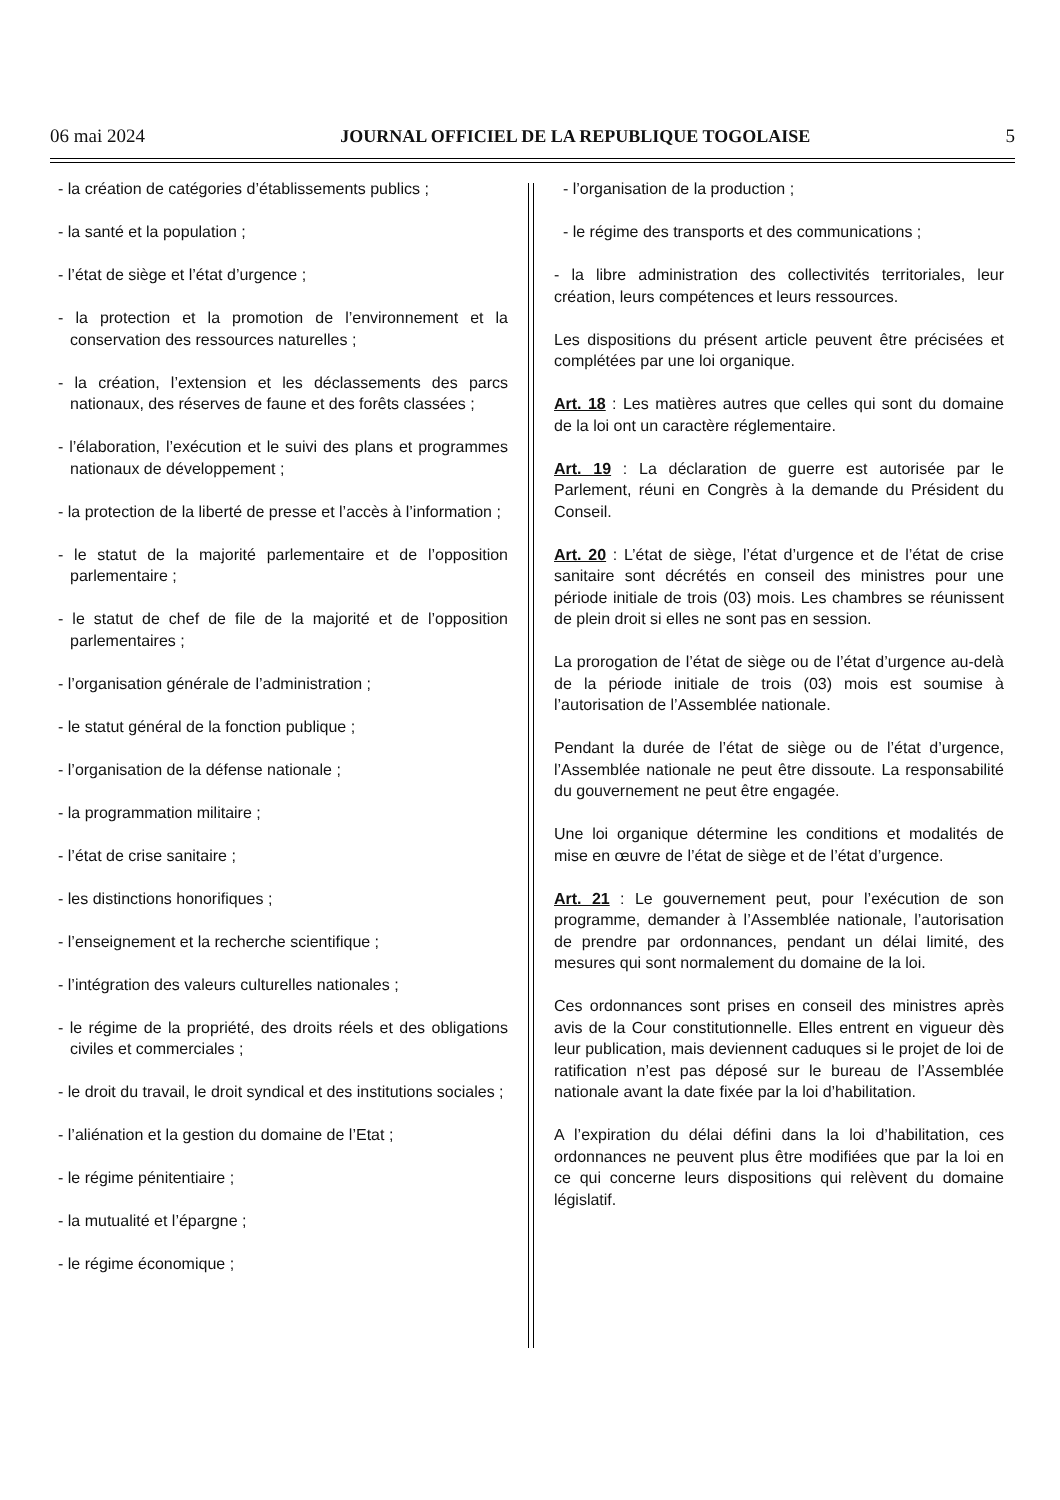06 mai 2024 JOURNAL OFFICIEL DE LA REPUBLIQUE TOGOLAISE 5
- la création de catégories d’établissements publics ;
- la santé et la population ;
- l’état de siège et l’état d’urgence ;
- la protection et la promotion de l’environnement et la conservation des ressources naturelles ;
- la création, l’extension et les déclassements des parcs nationaux, des réserves de faune et des forêts classées ;
- l’élaboration, l’exécution et le suivi des plans et programmes nationaux de développement ;
- la protection de la liberté de presse et l’accès à l’information ;
- le statut de la majorité parlementaire et de l’opposition parlementaire ;
- le statut de chef de file de la majorité et de l’opposition parlementaires ;
- l’organisation générale de l’administration ;
- le statut général de la fonction publique ;
- l’organisation de la défense nationale ;
- la programmation militaire ;
- l’état de crise sanitaire ;
- les distinctions honorifiques ;
- l’enseignement et la recherche scientifique ;
- l’intégration des valeurs culturelles nationales ;
- le régime de la propriété, des droits réels et des obligations civiles et commerciales ;
- le droit du travail, le droit syndical et des institutions sociales ;
- l’aliénation et la gestion du domaine de l’Etat ;
- le régime pénitentiaire ;
- la mutualité et l’épargne ;
- le régime économique ;
- l’organisation de la production ;
- le régime des transports et des communications ;
- la libre administration des collectivités territoriales, leur création, leurs compétences et leurs ressources.
Les dispositions du présent article peuvent être précisées et complétées par une loi organique.
Art. 18 : Les matières autres que celles qui sont du domaine de la loi ont un caractère réglementaire.
Art. 19 : La déclaration de guerre est autorisée par le Parlement, réuni en Congrès à la demande du Président du Conseil.
Art. 20 : L’état de siège, l’état d’urgence et de l’état de crise sanitaire sont décrétés en conseil des ministres pour une période initiale de trois (03) mois. Les chambres se réunissent de plein droit si elles ne sont pas en session.
La prorogation de l’état de siège ou de l’état d’urgence au-delà de la période initiale de trois (03) mois est soumise à l’autorisation de l’Assemblée nationale.
Pendant la durée de l’état de siège ou de l’état d’urgence, l’Assemblée nationale ne peut être dissoute. La responsabilité du gouvernement ne peut être engagée.
Une loi organique détermine les conditions et modalités de mise en œuvre de l’état de siège et de l’état d’urgence.
Art. 21 : Le gouvernement peut, pour l’exécution de son programme, demander à l’Assemblée nationale, l’autorisation de prendre par ordonnances, pendant un délai limité, des mesures qui sont normalement du domaine de la loi.
Ces ordonnances sont prises en conseil des ministres après avis de la Cour constitutionnelle. Elles entrent en vigueur dès leur publication, mais deviennent caduques si le projet de loi de ratification n’est pas déposé sur le bureau de l’Assemblée nationale avant la date fixée par la loi d’habilitation.
A l’expiration du délai défini dans la loi d’habilitation, ces ordonnances ne peuvent plus être modifiées que par la loi en ce qui concerne leurs dispositions qui relèvent du domaine législatif.